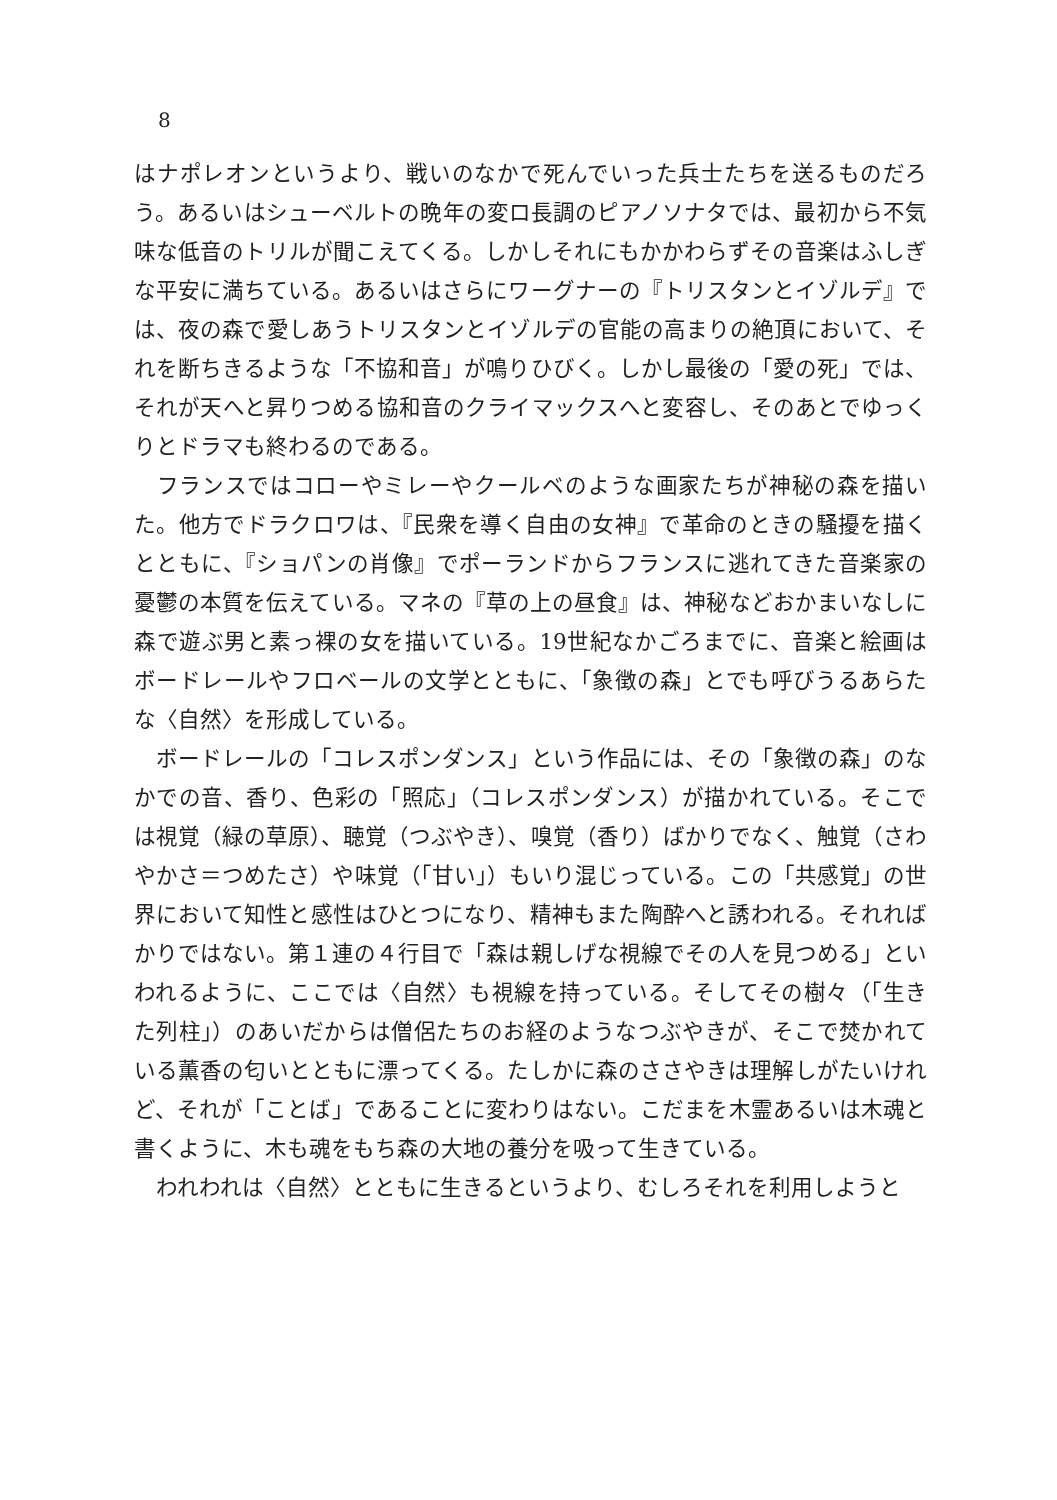8
はナポレオンというより、戦いのなかで死んでいった兵士たちを送るものだろう。あるいはシューベルトの晩年の変ロ長調のピアノソナタでは、最初から不気味な低音のトリルが聞こえてくる。しかしそれにもかかわらずその音楽はふしぎな平安に満ちている。あるいはさらにワーグナーの『トリスタンとイゾルデ』では、夜の森で愛しあうトリスタンとイゾルデの官能の高まりの絶頂において、それを断ちきるような「不協和音」が鳴りひびく。しかし最後の「愛の死」では、それが天へと昇りつめる協和音のクライマックスへと変容し、そのあとでゆっくりとドラマも終わるのである。
　フランスではコローやミレーやクールベのような画家たちが神秘の森を描いた。他方でドラクロワは、『民衆を導く自由の女神』で革命のときの騒擾を描くとともに、『ショパンの肖像』でポーランドからフランスに逃れてきた音楽家の憂鬱の本質を伝えている。マネの『草の上の昼食』は、神秘などおかまいなしに森で遊ぶ男と素っ裸の女を描いている。19世紀なかごろまでに、音楽と絵画はボードレールやフロベールの文学とともに、「象徴の森」とでも呼びうるあらたな〈自然〉を形成している。
　ボードレールの「コレスポンダンス」という作品には、その「象徴の森」のなかでの音、香り、色彩の「照応」（コレスポンダンス）が描かれている。そこでは視覚（緑の草原）、聴覚（つぶやき）、嗅覚（香り）ばかりでなく、触覚（さわやかさ＝つめたさ）や味覚（「甘い」）もいり混じっている。この「共感覚」の世界において知性と感性はひとつになり、精神もまた陶酔へと誘われる。それればかりではない。第１連の４行目で「森は親しげな視線でその人を見つめる」といわれるように、ここでは〈自然〉も視線を持っている。そしてその樹々（「生きた列柱」）のあいだからは僧侶たちのお経のようなつぶやきが、そこで焚かれている薫香の匂いとともに漂ってくる。たしかに森のささやきは理解しがたいけれど、それが「ことば」であることに変わりはない。こだまを木霊あるいは木魂と書くように、木も魂をもち森の大地の養分を吸って生きている。
　われわれは〈自然〉とともに生きるというより、むしろそれを利用しようと